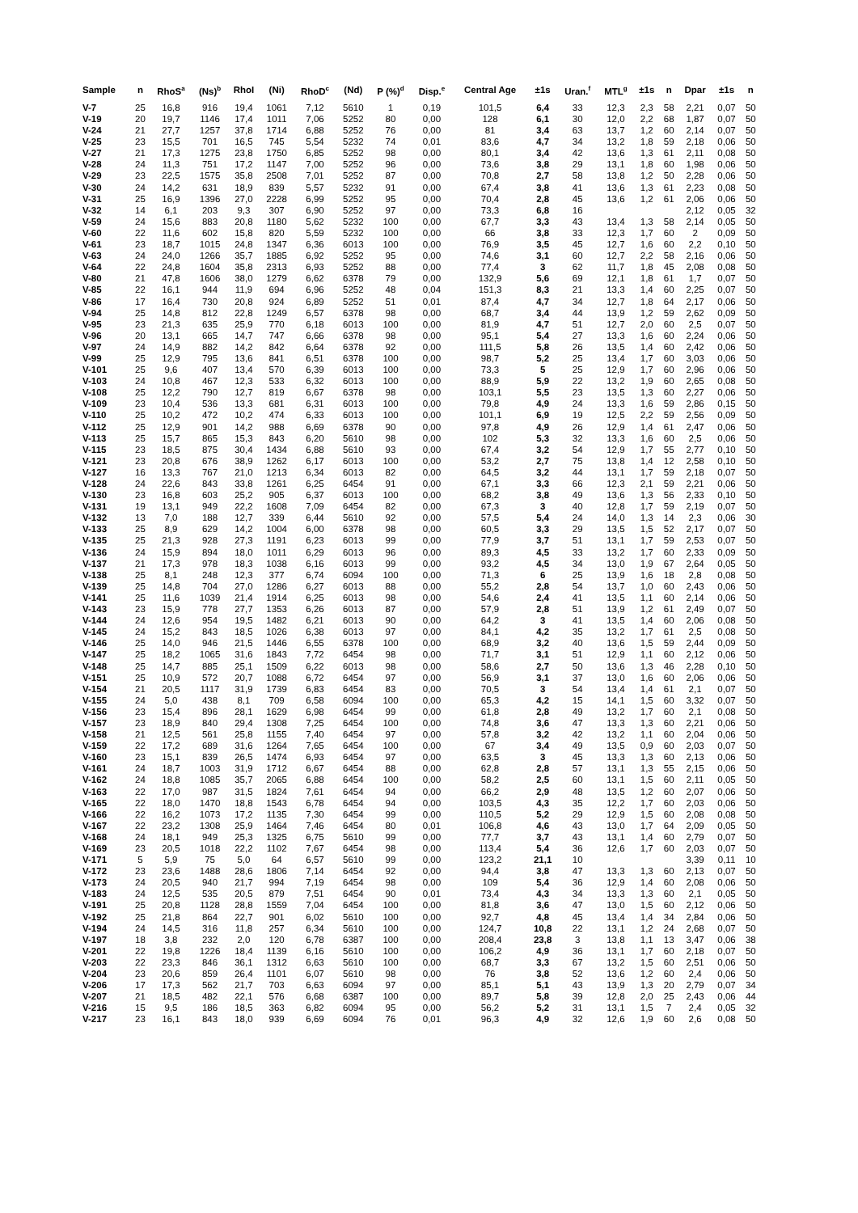| Sample | n | RhoS<sup>a</sup> | (Ns)<sup>b</sup> | RhoI | (Ni) | RhoD<sup>c</sup> | (Nd) | P (%)<sup>d</sup> | Disp.<sup>e</sup> | Central Age | ±1s | Uran.<sup>f</sup> | MTL<sup>g</sup> | ±1s | n | Dpar | ±1s | n |
| --- | --- | --- | --- | --- | --- | --- | --- | --- | --- | --- | --- | --- | --- | --- | --- | --- | --- | --- |
| V-7 | 25 | 16,8 | 916 | 19,4 | 1061 | 7,12 | 5610 | 1 | 0,19 | 101,5 | 6,4 | 33 | 12,3 | 2,3 | 58 | 2,21 | 0,07 | 50 |
| V-19 | 20 | 19,7 | 1146 | 17,4 | 1011 | 7,06 | 5252 | 80 | 0,00 | 128 | 6,1 | 30 | 12,0 | 2,2 | 68 | 1,87 | 0,07 | 50 |
| V-24 | 21 | 27,7 | 1257 | 37,8 | 1714 | 6,88 | 5252 | 76 | 0,00 | 81 | 3,4 | 63 | 13,7 | 1,2 | 60 | 2,14 | 0,07 | 50 |
| V-25 | 23 | 15,5 | 701 | 16,5 | 745 | 5,54 | 5232 | 74 | 0,01 | 83,6 | 4,7 | 34 | 13,2 | 1,8 | 59 | 2,18 | 0,06 | 50 |
| V-27 | 21 | 17,3 | 1275 | 23,8 | 1750 | 6,85 | 5252 | 98 | 0,00 | 80,1 | 3,4 | 42 | 13,6 | 1,3 | 61 | 2,11 | 0,08 | 50 |
| V-28 | 24 | 11,3 | 751 | 17,2 | 1147 | 7,00 | 5252 | 96 | 0,00 | 73,6 | 3,8 | 29 | 13,1 | 1,8 | 60 | 1,98 | 0,06 | 50 |
| V-29 | 23 | 22,5 | 1575 | 35,8 | 2508 | 7,01 | 5252 | 87 | 0,00 | 70,8 | 2,7 | 58 | 13,8 | 1,2 | 50 | 2,28 | 0,06 | 50 |
| V-30 | 24 | 14,2 | 631 | 18,9 | 839 | 5,57 | 5232 | 91 | 0,00 | 67,4 | 3,8 | 41 | 13,6 | 1,3 | 61 | 2,23 | 0,08 | 50 |
| V-31 | 25 | 16,9 | 1396 | 27,0 | 2228 | 6,99 | 5252 | 95 | 0,00 | 70,4 | 2,8 | 45 | 13,6 | 1,2 | 61 | 2,06 | 0,06 | 50 |
| V-32 | 14 | 6,1 | 203 | 9,3 | 307 | 6,90 | 5252 | 97 | 0,00 | 73,3 | 6,8 | 16 | | | | 2,12 | 0,05 | 32 |
| V-59 | 24 | 15,6 | 883 | 20,8 | 1180 | 5,62 | 5232 | 100 | 0,00 | 67,7 | 3,3 | 43 | 13,4 | 1,3 | 58 | 2,14 | 0,05 | 50 |
| V-60 | 22 | 11,6 | 602 | 15,8 | 820 | 5,59 | 5232 | 100 | 0,00 | 66 | 3,8 | 33 | 12,3 | 1,7 | 60 | 2 | 0,09 | 50 |
| V-61 | 23 | 18,7 | 1015 | 24,8 | 1347 | 6,36 | 6013 | 100 | 0,00 | 76,9 | 3,5 | 45 | 12,7 | 1,6 | 60 | 2,2 | 0,10 | 50 |
| V-63 | 24 | 24,0 | 1266 | 35,7 | 1885 | 6,92 | 5252 | 95 | 0,00 | 74,6 | 3,1 | 60 | 12,7 | 2,2 | 58 | 2,16 | 0,06 | 50 |
| V-64 | 22 | 24,8 | 1604 | 35,8 | 2313 | 6,93 | 5252 | 88 | 0,00 | 77,4 | 3 | 62 | 11,7 | 1,8 | 45 | 2,08 | 0,08 | 50 |
| V-80 | 21 | 47,8 | 1606 | 38,0 | 1279 | 6,62 | 6378 | 79 | 0,00 | 132,9 | 5,6 | 69 | 12,1 | 1,8 | 61 | 1,7 | 0,07 | 50 |
| V-85 | 22 | 16,1 | 944 | 11,9 | 694 | 6,96 | 5252 | 48 | 0,04 | 151,3 | 8,3 | 21 | 13,3 | 1,4 | 60 | 2,25 | 0,07 | 50 |
| V-86 | 17 | 16,4 | 730 | 20,8 | 924 | 6,89 | 5252 | 51 | 0,01 | 87,4 | 4,7 | 34 | 12,7 | 1,8 | 64 | 2,17 | 0,06 | 50 |
| V-94 | 25 | 14,8 | 812 | 22,8 | 1249 | 6,57 | 6378 | 98 | 0,00 | 68,7 | 3,4 | 44 | 13,9 | 1,2 | 59 | 2,62 | 0,09 | 50 |
| V-95 | 23 | 21,3 | 635 | 25,9 | 770 | 6,18 | 6013 | 100 | 0,00 | 81,9 | 4,7 | 51 | 12,7 | 2,0 | 60 | 2,5 | 0,07 | 50 |
| V-96 | 20 | 13,1 | 665 | 14,7 | 747 | 6,66 | 6378 | 98 | 0,00 | 95,1 | 5,4 | 27 | 13,3 | 1,6 | 60 | 2,24 | 0,06 | 50 |
| V-97 | 24 | 14,9 | 882 | 14,2 | 842 | 6,64 | 6378 | 92 | 0,00 | 111,5 | 5,8 | 26 | 13,5 | 1,4 | 60 | 2,42 | 0,06 | 50 |
| V-99 | 25 | 12,9 | 795 | 13,6 | 841 | 6,51 | 6378 | 100 | 0,00 | 98,7 | 5,2 | 25 | 13,4 | 1,7 | 60 | 3,03 | 0,06 | 50 |
| V-101 | 25 | 9,6 | 407 | 13,4 | 570 | 6,39 | 6013 | 100 | 0,00 | 73,3 | 5 | 25 | 12,9 | 1,7 | 60 | 2,96 | 0,06 | 50 |
| V-103 | 24 | 10,8 | 467 | 12,3 | 533 | 6,32 | 6013 | 100 | 0,00 | 88,9 | 5,9 | 22 | 13,2 | 1,9 | 60 | 2,65 | 0,08 | 50 |
| V-108 | 25 | 12,2 | 790 | 12,7 | 819 | 6,67 | 6378 | 98 | 0,00 | 103,1 | 5,5 | 23 | 13,5 | 1,3 | 60 | 2,27 | 0,06 | 50 |
| V-109 | 23 | 10,4 | 536 | 13,3 | 681 | 6,31 | 6013 | 100 | 0,00 | 79,8 | 4,9 | 24 | 13,3 | 1,6 | 59 | 2,86 | 0,15 | 50 |
| V-110 | 25 | 10,2 | 472 | 10,2 | 474 | 6,33 | 6013 | 100 | 0,00 | 101,1 | 6,9 | 19 | 12,5 | 2,2 | 59 | 2,56 | 0,09 | 50 |
| V-112 | 25 | 12,9 | 901 | 14,2 | 988 | 6,69 | 6378 | 90 | 0,00 | 97,8 | 4,9 | 26 | 12,9 | 1,4 | 61 | 2,47 | 0,06 | 50 |
| V-113 | 25 | 15,7 | 865 | 15,3 | 843 | 6,20 | 5610 | 98 | 0,00 | 102 | 5,3 | 32 | 13,3 | 1,6 | 60 | 2,5 | 0,06 | 50 |
| V-115 | 23 | 18,5 | 875 | 30,4 | 1434 | 6,88 | 5610 | 93 | 0,00 | 67,4 | 3,2 | 54 | 12,9 | 1,7 | 55 | 2,77 | 0,10 | 50 |
| V-121 | 23 | 20,8 | 676 | 38,9 | 1262 | 6,17 | 6013 | 100 | 0,00 | 53,2 | 2,7 | 75 | 13,8 | 1,4 | 12 | 2,58 | 0,10 | 50 |
| V-127 | 16 | 13,3 | 767 | 21,0 | 1213 | 6,34 | 6013 | 82 | 0,00 | 64,5 | 3,2 | 44 | 13,1 | 1,7 | 59 | 2,18 | 0,07 | 50 |
| V-128 | 24 | 22,6 | 843 | 33,8 | 1261 | 6,25 | 6454 | 91 | 0,00 | 67,1 | 3,3 | 66 | 12,3 | 2,1 | 59 | 2,21 | 0,06 | 50 |
| V-130 | 23 | 16,8 | 603 | 25,2 | 905 | 6,37 | 6013 | 100 | 0,00 | 68,2 | 3,8 | 49 | 13,6 | 1,3 | 56 | 2,33 | 0,10 | 50 |
| V-131 | 19 | 13,1 | 949 | 22,2 | 1608 | 7,09 | 6454 | 82 | 0,00 | 67,3 | 3 | 40 | 12,8 | 1,7 | 59 | 2,19 | 0,07 | 50 |
| V-132 | 13 | 7,0 | 188 | 12,7 | 339 | 6,44 | 5610 | 92 | 0,00 | 57,5 | 5,4 | 24 | 14,0 | 1,3 | 14 | 2,3 | 0,06 | 30 |
| V-133 | 25 | 8,9 | 629 | 14,2 | 1004 | 6,00 | 6378 | 98 | 0,00 | 60,5 | 3,3 | 29 | 13,5 | 1,5 | 52 | 2,17 | 0,07 | 50 |
| V-135 | 25 | 21,3 | 928 | 27,3 | 1191 | 6,23 | 6013 | 99 | 0,00 | 77,9 | 3,7 | 51 | 13,1 | 1,7 | 59 | 2,53 | 0,07 | 50 |
| V-136 | 24 | 15,9 | 894 | 18,0 | 1011 | 6,29 | 6013 | 96 | 0,00 | 89,3 | 4,5 | 33 | 13,2 | 1,7 | 60 | 2,33 | 0,09 | 50 |
| V-137 | 21 | 17,3 | 978 | 18,3 | 1038 | 6,16 | 6013 | 99 | 0,00 | 93,2 | 4,5 | 34 | 13,0 | 1,9 | 67 | 2,64 | 0,05 | 50 |
| V-138 | 25 | 8,1 | 248 | 12,3 | 377 | 6,74 | 6094 | 100 | 0,00 | 71,3 | 6 | 25 | 13,9 | 1,6 | 18 | 2,8 | 0,08 | 50 |
| V-139 | 25 | 14,8 | 704 | 27,0 | 1286 | 6,27 | 6013 | 88 | 0,00 | 55,2 | 2,8 | 54 | 13,7 | 1,0 | 60 | 2,43 | 0,06 | 50 |
| V-141 | 25 | 11,6 | 1039 | 21,4 | 1914 | 6,25 | 6013 | 98 | 0,00 | 54,6 | 2,4 | 41 | 13,5 | 1,1 | 60 | 2,14 | 0,06 | 50 |
| V-143 | 23 | 15,9 | 778 | 27,7 | 1353 | 6,26 | 6013 | 87 | 0,00 | 57,9 | 2,8 | 51 | 13,9 | 1,2 | 61 | 2,49 | 0,07 | 50 |
| V-144 | 24 | 12,6 | 954 | 19,5 | 1482 | 6,21 | 6013 | 90 | 0,00 | 64,2 | 3 | 41 | 13,5 | 1,4 | 60 | 2,06 | 0,08 | 50 |
| V-145 | 24 | 15,2 | 843 | 18,5 | 1026 | 6,38 | 6013 | 97 | 0,00 | 84,1 | 4,2 | 35 | 13,2 | 1,7 | 61 | 2,5 | 0,08 | 50 |
| V-146 | 25 | 14,0 | 946 | 21,5 | 1446 | 6,55 | 6378 | 100 | 0,00 | 68,9 | 3,2 | 40 | 13,6 | 1,5 | 59 | 2,44 | 0,09 | 50 |
| V-147 | 25 | 18,2 | 1065 | 31,6 | 1843 | 7,72 | 6454 | 98 | 0,00 | 71,7 | 3,1 | 51 | 12,9 | 1,1 | 60 | 2,12 | 0,06 | 50 |
| V-148 | 25 | 14,7 | 885 | 25,1 | 1509 | 6,22 | 6013 | 98 | 0,00 | 58,6 | 2,7 | 50 | 13,6 | 1,3 | 46 | 2,28 | 0,10 | 50 |
| V-151 | 25 | 10,9 | 572 | 20,7 | 1088 | 6,72 | 6454 | 97 | 0,00 | 56,9 | 3,1 | 37 | 13,0 | 1,6 | 60 | 2,06 | 0,06 | 50 |
| V-154 | 21 | 20,5 | 1117 | 31,9 | 1739 | 6,83 | 6454 | 83 | 0,00 | 70,5 | 3 | 54 | 13,4 | 1,4 | 61 | 2,1 | 0,07 | 50 |
| V-155 | 24 | 5,0 | 438 | 8,1 | 709 | 6,58 | 6094 | 100 | 0,00 | 65,3 | 4,2 | 15 | 14,1 | 1,5 | 60 | 3,32 | 0,07 | 50 |
| V-156 | 23 | 15,4 | 896 | 28,1 | 1629 | 6,98 | 6454 | 99 | 0,00 | 61,8 | 2,8 | 49 | 13,2 | 1,7 | 60 | 2,1 | 0,08 | 50 |
| V-157 | 23 | 18,9 | 840 | 29,4 | 1308 | 7,25 | 6454 | 100 | 0,00 | 74,8 | 3,6 | 47 | 13,3 | 1,3 | 60 | 2,21 | 0,06 | 50 |
| V-158 | 21 | 12,5 | 561 | 25,8 | 1155 | 7,40 | 6454 | 97 | 0,00 | 57,8 | 3,2 | 42 | 13,2 | 1,1 | 60 | 2,04 | 0,06 | 50 |
| V-159 | 22 | 17,2 | 689 | 31,6 | 1264 | 7,65 | 6454 | 100 | 0,00 | 67 | 3,4 | 49 | 13,5 | 0,9 | 60 | 2,03 | 0,07 | 50 |
| V-160 | 23 | 15,1 | 839 | 26,5 | 1474 | 6,93 | 6454 | 97 | 0,00 | 63,5 | 3 | 45 | 13,3 | 1,3 | 60 | 2,13 | 0,06 | 50 |
| V-161 | 24 | 18,7 | 1003 | 31,9 | 1712 | 6,67 | 6454 | 88 | 0,00 | 62,8 | 2,8 | 57 | 13,1 | 1,3 | 55 | 2,15 | 0,06 | 50 |
| V-162 | 24 | 18,8 | 1085 | 35,7 | 2065 | 6,88 | 6454 | 100 | 0,00 | 58,2 | 2,5 | 60 | 13,1 | 1,5 | 60 | 2,11 | 0,05 | 50 |
| V-163 | 22 | 17,0 | 987 | 31,5 | 1824 | 7,61 | 6454 | 94 | 0,00 | 66,2 | 2,9 | 48 | 13,5 | 1,2 | 60 | 2,07 | 0,06 | 50 |
| V-165 | 22 | 18,0 | 1470 | 18,8 | 1543 | 6,78 | 6454 | 94 | 0,00 | 103,5 | 4,3 | 35 | 12,2 | 1,7 | 60 | 2,03 | 0,06 | 50 |
| V-166 | 22 | 16,2 | 1073 | 17,2 | 1135 | 7,30 | 6454 | 99 | 0,00 | 110,5 | 5,2 | 29 | 12,9 | 1,5 | 60 | 2,08 | 0,08 | 50 |
| V-167 | 22 | 23,2 | 1308 | 25,9 | 1464 | 7,46 | 6454 | 80 | 0,01 | 106,8 | 4,6 | 43 | 13,0 | 1,7 | 64 | 2,09 | 0,05 | 50 |
| V-168 | 24 | 18,1 | 949 | 25,3 | 1325 | 6,75 | 5610 | 99 | 0,00 | 77,7 | 3,7 | 43 | 13,1 | 1,4 | 60 | 2,79 | 0,07 | 50 |
| V-169 | 23 | 20,5 | 1018 | 22,2 | 1102 | 7,67 | 6454 | 98 | 0,00 | 113,4 | 5,4 | 36 | 12,6 | 1,7 | 60 | 2,03 | 0,07 | 50 |
| V-171 | 5 | 5,9 | 75 | 5,0 | 64 | 6,57 | 5610 | 99 | 0,00 | 123,2 | 21,1 | 10 | | | | 3,39 | 0,11 | 10 |
| V-172 | 23 | 23,6 | 1488 | 28,6 | 1806 | 7,14 | 6454 | 92 | 0,00 | 94,4 | 3,8 | 47 | 13,3 | 1,3 | 60 | 2,13 | 0,07 | 50 |
| V-173 | 24 | 20,5 | 940 | 21,7 | 994 | 7,19 | 6454 | 98 | 0,00 | 109 | 5,4 | 36 | 12,9 | 1,4 | 60 | 2,08 | 0,06 | 50 |
| V-183 | 24 | 12,5 | 535 | 20,5 | 879 | 7,51 | 6454 | 90 | 0,01 | 73,4 | 4,3 | 34 | 13,3 | 1,3 | 60 | 2,1 | 0,05 | 50 |
| V-191 | 25 | 20,8 | 1128 | 28,8 | 1559 | 7,04 | 6454 | 100 | 0,00 | 81,8 | 3,6 | 47 | 13,0 | 1,5 | 60 | 2,12 | 0,06 | 50 |
| V-192 | 25 | 21,8 | 864 | 22,7 | 901 | 6,02 | 5610 | 100 | 0,00 | 92,7 | 4,8 | 45 | 13,4 | 1,4 | 34 | 2,84 | 0,06 | 50 |
| V-194 | 24 | 14,5 | 316 | 11,8 | 257 | 6,34 | 5610 | 100 | 0,00 | 124,7 | 10,8 | 22 | 13,1 | 1,2 | 24 | 2,68 | 0,07 | 50 |
| V-197 | 18 | 3,8 | 232 | 2,0 | 120 | 6,78 | 6387 | 100 | 0,00 | 208,4 | 23,8 | 3 | 13,8 | 1,1 | 13 | 3,47 | 0,06 | 38 |
| V-201 | 22 | 19,8 | 1226 | 18,4 | 1139 | 6,16 | 5610 | 100 | 0,00 | 106,2 | 4,9 | 36 | 13,1 | 1,7 | 60 | 2,18 | 0,07 | 50 |
| V-203 | 22 | 23,3 | 846 | 36,1 | 1312 | 6,63 | 5610 | 100 | 0,00 | 68,7 | 3,3 | 67 | 13,2 | 1,5 | 60 | 2,51 | 0,06 | 50 |
| V-204 | 23 | 20,6 | 859 | 26,4 | 1101 | 6,07 | 5610 | 98 | 0,00 | 76 | 3,8 | 52 | 13,6 | 1,2 | 60 | 2,4 | 0,06 | 50 |
| V-206 | 17 | 17,3 | 562 | 21,7 | 703 | 6,63 | 6094 | 97 | 0,00 | 85,1 | 5,1 | 43 | 13,9 | 1,3 | 20 | 2,79 | 0,07 | 34 |
| V-207 | 21 | 18,5 | 482 | 22,1 | 576 | 6,68 | 6387 | 100 | 0,00 | 89,7 | 5,8 | 39 | 12,8 | 2,0 | 25 | 2,43 | 0,06 | 44 |
| V-216 | 15 | 9,5 | 186 | 18,5 | 363 | 6,82 | 6094 | 95 | 0,00 | 56,2 | 5,2 | 31 | 13,1 | 1,5 | 7 | 2,4 | 0,05 | 32 |
| V-217 | 23 | 16,1 | 843 | 18,0 | 939 | 6,69 | 6094 | 76 | 0,01 | 96,3 | 4,9 | 32 | 12,6 | 1,9 | 60 | 2,6 | 0,08 | 50 |